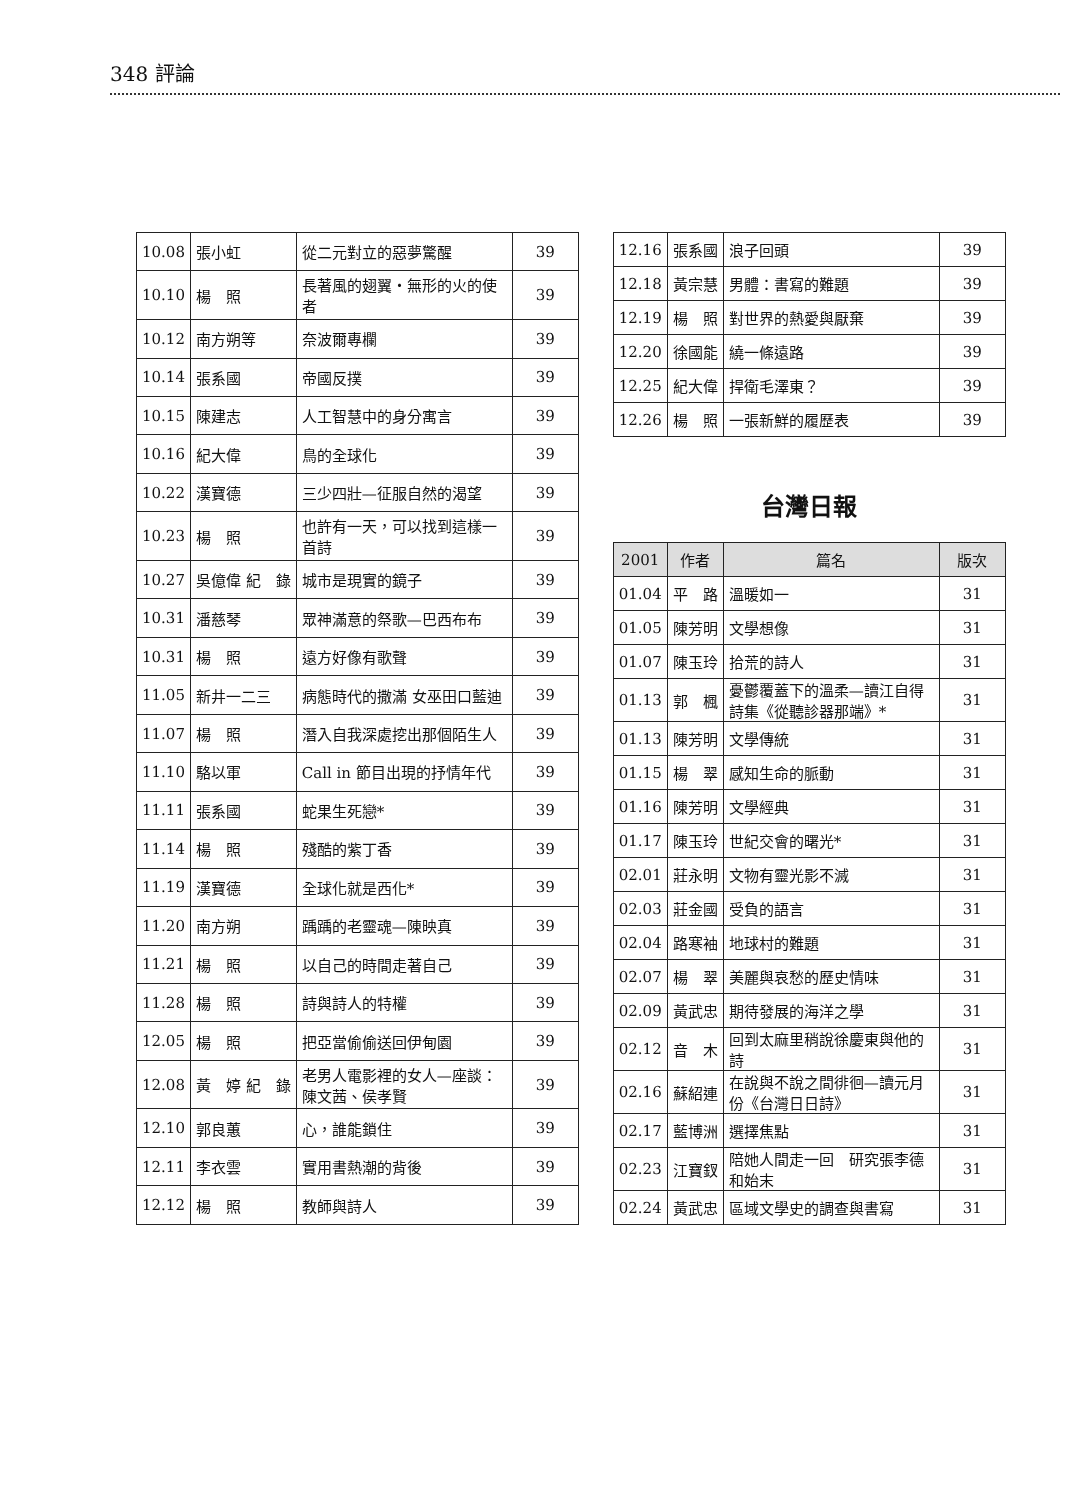348 評論
| 10.08 | 張小虹 | 從二元對立的惡夢驚醒 | 39 |
| 10.10 | 楊 照 | 長著風的翅翼・無形的火的使者 | 39 |
| 10.12 | 南方朔等 | 奈波爾專欄 | 39 |
| 10.14 | 張系國 | 帝國反撲 | 39 |
| 10.15 | 陳建志 | 人工智慧中的身分寓言 | 39 |
| 10.16 | 紀大偉 | 鳥的全球化 | 39 |
| 10.22 | 漢寶德 | 三少四壯—征服自然的渴望 | 39 |
| 10.23 | 楊 照 | 也許有一天，可以找到這樣一首詩 | 39 |
| 10.27 | 吳億偉 紀 錄 | 城市是現實的鏡子 | 39 |
| 10.31 | 潘慈琴 | 眾神滿意的祭歌—巴西布布 | 39 |
| 10.31 | 楊 照 | 遠方好像有歌聲 | 39 |
| 11.05 | 新井一二三 | 病態時代的撒滿 女巫田口藍迪 | 39 |
| 11.07 | 楊 照 | 潛入自我深處挖出那個陌生人 | 39 |
| 11.10 | 駱以軍 | Call in 節目出現的抒情年代 | 39 |
| 11.11 | 張系國 | 蛇果生死戀* | 39 |
| 11.14 | 楊 照 | 殘酷的紫丁香 | 39 |
| 11.19 | 漢寶德 | 全球化就是西化* | 39 |
| 11.20 | 南方朔 | 踽踽的老靈魂—陳映真 | 39 |
| 11.21 | 楊 照 | 以自己的時間走著自己 | 39 |
| 11.28 | 楊 照 | 詩與詩人的特權 | 39 |
| 12.05 | 楊 照 | 把亞當偷偷送回伊甸園 | 39 |
| 12.08 | 黃 婷 紀 錄 | 老男人電影裡的女人—座談：陳文茜、侯孝賢 | 39 |
| 12.10 | 郭良蕙 | 心，誰能鎖住 | 39 |
| 12.11 | 李衣雲 | 實用書熱潮的背後 | 39 |
| 12.12 | 楊 照 | 教師與詩人 | 39 |
| 12.16 | 張系國 | 浪子回頭 | 39 |
| 12.18 | 黃宗慧 | 男體：書寫的難題 | 39 |
| 12.19 | 楊 照 | 對世界的熱愛與厭棄 | 39 |
| 12.20 | 徐國能 | 繞一條遠路 | 39 |
| 12.25 | 紀大偉 | 捍衛毛澤東？ | 39 |
| 12.26 | 楊 照 | 一張新鮮的履歷表 | 39 |
台灣日報
| 2001 | 作者 | 篇名 | 版次 |
| --- | --- | --- | --- |
| 01.04 | 平 路 | 溫暖如一 | 31 |
| 01.05 | 陳芳明 | 文學想像 | 31 |
| 01.07 | 陳玉玲 | 拾荒的詩人 | 31 |
| 01.13 | 郭 楓 | 憂鬱覆蓋下的溫柔—讀江自得詩集《從聽診器那端》* | 31 |
| 01.13 | 陳芳明 | 文學傳統 | 31 |
| 01.15 | 楊 翠 | 感知生命的脈動 | 31 |
| 01.16 | 陳芳明 | 文學經典 | 31 |
| 01.17 | 陳玉玲 | 世紀交會的曙光* | 31 |
| 02.01 | 莊永明 | 文物有靈光影不滅 | 31 |
| 02.03 | 莊金國 | 受負的語言 | 31 |
| 02.04 | 路寒袖 | 地球村的難題 | 31 |
| 02.07 | 楊 翠 | 美麗與哀愁的歷史情味 | 31 |
| 02.09 | 黃武忠 | 期待發展的海洋之學 | 31 |
| 02.12 | 音 木 | 回到太麻里稍說徐慶東與他的詩 | 31 |
| 02.16 | 蘇紹連 | 在說與不說之間徘徊—讀元月份《台灣日日詩》 | 31 |
| 02.17 | 藍博洲 | 選擇焦點 | 31 |
| 02.23 | 江寶釵 | 陪她人間走一回 研究張李德和始末 | 31 |
| 02.24 | 黃武忠 | 區域文學史的調查與書寫 | 31 |